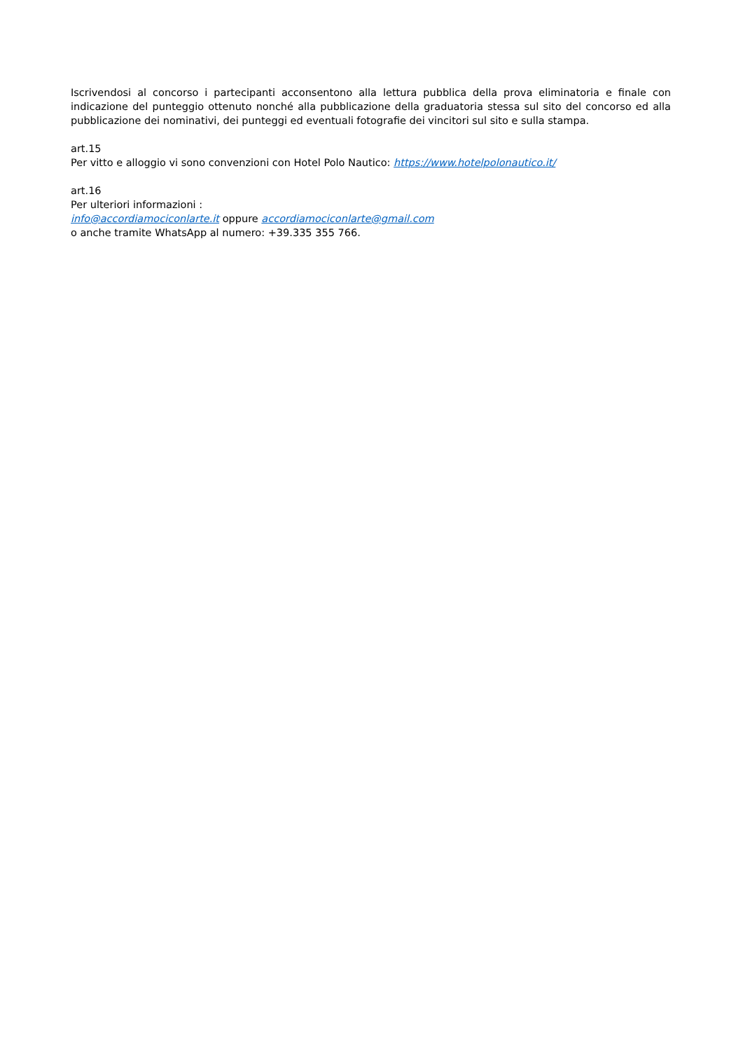Iscrivendosi al concorso i partecipanti acconsentono alla lettura pubblica della prova eliminatoria e finale con indicazione del punteggio ottenuto nonché alla pubblicazione della graduatoria stessa sul sito del concorso ed alla pubblicazione dei nominativi, dei punteggi ed eventuali fotografie dei vincitori sul sito e sulla stampa.
art.15
Per vitto e alloggio vi sono convenzioni con Hotel Polo Nautico: https://www.hotelpolonautico.it/
art.16
Per ulteriori informazioni :
info@accordiamociconlarte.it oppure accordiamociconlarte@gmail.com
o anche tramite WhatsApp al numero: +39.335 355 766.